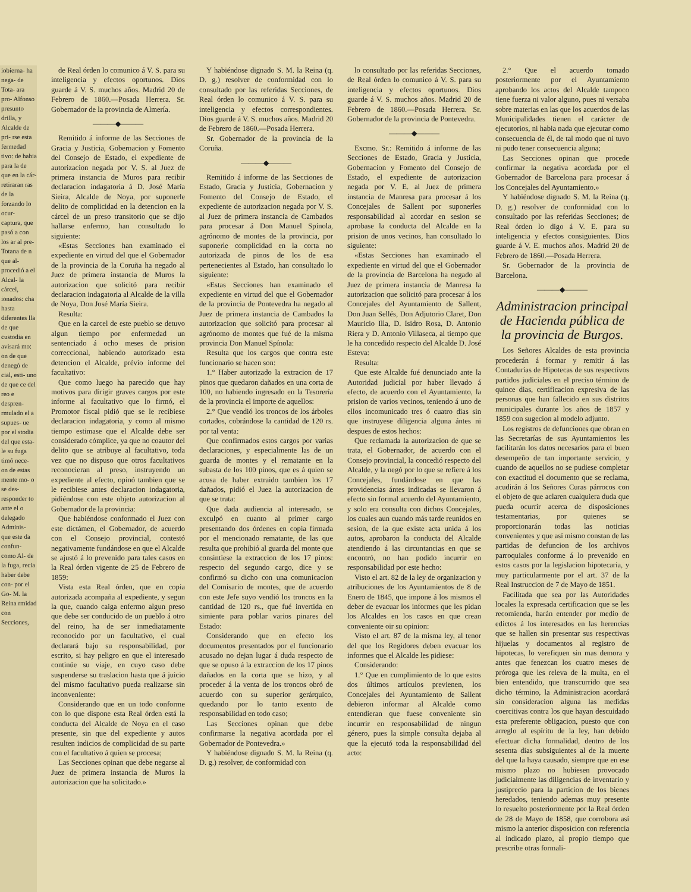iobierna- ha nega- de Tota- ara pro- Alfonso presunto drilla, y Alcalde de pri- rse esta fermedad tivo: de habia para la de que en la cár- retiraran ras de la forzando lo ocur- captura, que pasó a con los ar al pre- Totana de n que al- procedió a el Alcal- la cárcel, ionados: cha hasta diferentes lla de que custodia en avisará mo: on de que denegó de cial, esti- uno de que ce del reo e despren- rmulado el a supues- ue por el stodia del que esta- le su fuga timó nece- on de estas mente mo- o se des- responder to ante el o delegado Adminis- que este da confun- como Al- de la fuga, recia haber debe con- por el Go- M. la Reina rmidad con Secciones,
de Real órden lo comunico á V. S. para su inteligencia y efectos oportunos. Dios guarde á V. S. muchos años. Madrid 20 de Febrero de 1860.—Posada Herrera. Sr. Gobernador de la provincia de Almería.
———◆———
Remitido á informe de las Secciones de Gracia y Justicia, Gobernacion y Fomento del Consejo de Estado, el expediente de autorizacion negada por V. S. al Juez de primera instancia de Muros para recibir declaracion indagatoria á D. José María Sieira, Alcalde de Noya, por suponerle delito de complicidad en la detencion en la cárcel de un preso transitorio que se dijo hallarse enfermo, han consultado lo siguiente:
«Estas Secciones han examinado el expediente en virtud del que el Gobernador de la provincia de la Coruña ha negado al Juez de primera instancia de Muros la autorizacion que solicitó para recibir declaracion indagatoria al Alcalde de la villa de Noya, Don José María Sieira.
Resulta:
Que en la carcel de este pueblo se detuvo algun tiempo por enfermedad un sentenciado á ocho meses de prision correccional, habiendo autorizado esta detencion el Alcalde, prévio informe del facultativo:
Que como luego ha parecido que hay motivos para dirigir graves cargos por este informe al facultativo que lo firmó, el Promotor fiscal pidió que se le recibiese declaracion indagatoria, y como al mismo tiempo estimase que el Alcalde debe ser considerado cómplice, ya que no coautor del delito que se atribuye al facultativo, toda vez que no dispuso que otros facultativos reconocieran al preso, instruyendo un expediente al efecto, opinó tambien que se le recibiese antes declaracion indagatoria, pidiéndose con este objeto autorizacion al Gobernador de la provincia:
Que habiéndose conformado el Juez con este dictámen, el Gobernador, de acuerdo con el Consejo provincial, contestó negativamente fundándose en que el Alcalde se ajustó á lo prevenido para tales casos en la Real órden vigente de 25 de Febrero de 1859:
Vista esta Real órden, que en copia autorizada acompaña al expediente, y segun la que, cuando caiga enfermo algun preso que debe ser conducido de un pueblo á otro del reino, ha de ser inmediatamente reconocido por un facultativo, el cual declarará bajo su responsabilidad, por escrito, si hay peligro en que el interesado continúe su viaje, en cuyo caso debe suspenderse su traslacion hasta que á juicio del mismo facultativo pueda realizarse sin inconveniente:
Considerando que en un todo conforme con lo que dispone esta Real órden está la conducta del Alcalde de Noya en el caso presente, sin que del expediente y autos resulten indicios de complicidad de su parte con el facultativo á quien se procesa;
Las Secciones opinan que debe negarse al Juez de primera instancia de Muros la autorizacion que ha solicitado.»
Y habiéndose dignado S. M. la Reina (q. D. g.) resolver de conformidad con lo consultado por las referidas Secciones, de Real órden lo comunico á V. S. para su inteligencia y efectos correspondientes. Dios guarde á V. S. muchos años. Madrid 20 de Febrero de 1860.—Posada Herrera.
Sr. Gobernador de la provincia de la Coruña.
———◆———
Remitido á informe de las Secciones de Estado, Gracia y Justicia, Gobernacion y Fomento del Consejo de Estado, el expediente de autorizacion negada por V. S. al Juez de primera instancia de Cambados para procesar á Don Manuel Spínola, agrónomo de montes de la provincia, por suponerle complicidad en la corta no autorizada de pinos de los de esa pertenecientes al Estado, han consultado lo siguiente:
«Estas Secciones han examinado el expediente en virtud del que el Gobernador de la provincia de Pontevedra ha negado al Juez de primera instancia de Cambados la autorizacion que solicitó para procesar al agrónomo de montes que fué de la misma provincia Don Manuel Spínola:
Resulta que los cargos que contra este funcionario se hacen son:
1.° Haber autorizado la extracion de 17 pinos que quedaron dañados en una corta de 100, no habiendo ingresado en la Tesorería de la provincia el importe de aquellos:
2.° Que vendió los troncos de los árboles cortados, cobrándose la cantidad de 120 rs. por tal venta:
Que confirmados estos cargos por varias declaraciones, y especialmente las de un guarda de montes y el rematante en la subasta de los 100 pinos, que es á quien se acusa de haber extraido tambien los 17 dañados, pidió el Juez la autorizacion de que se trata:
Que dada audiencia al interesado, se exculpó en cuanto al primer cargo presentando dos órdenes en copia firmada por el mencionado rematante, de las que resulta que prohibió al guarda del monte que consintiese la extraccion de los 17 pinos: respecto del segundo cargo, dice y se confirmó su dicho con una comunicacion del Comisario de montes, que de acuerdo con este Jefe suyo vendió los troncos en la cantidad de 120 rs., que fué invertida en simiente para poblar varios pinares del Estado:
Considerando que en efecto los documentos presentados por el funcionario acusado no dejan lugar á duda respecto de que se opuso á la extraccion de los 17 pinos dañados en la corta que se hizo, y al proceder á la venta de los troncos obró de acuerdo con su superior gerárquico, quedando por lo tanto exento de responsabilidad en todo caso;
Las Secciones opinan que debe confirmarse la negativa acordada por el Gobernador de Pontevedra.»
Y habiéndose dignado S. M. la Reina (q. D. g.) resolver, de conformidad con
lo consultado por las referidas Secciones, de Real órden lo comunico á V. S. para su inteligencia y efectos oportunos. Dios guarde á V. S. muchos años. Madrid 20 de Febrero de 1860.—Posada Herrera. Sr. Gobernador de la provincia de Pontevedra.
———◆———
Excmo. Sr.: Remitido á informe de las Secciones de Estado, Gracia y Justicia, Gobernacion y Fomento del Consejo de Estado, el expediente de autorizacion negada por V. E. al Juez de primera instancia de Manresa para procesar á los Concejales de Sallent por suponerles responsabilidad al acordar en sesion se aprobase la conducta del Alcalde en la prision de unos vecinos, han consultado lo siguiente:
«Estas Secciones han examinado el expediente en virtud del que el Gobernador de la provincia de Barcelona ha negado al Juez de primera instancia de Manresa la autorizacion que solicitó para procesar á los Concejales del Ayuntamiento de Sallent, Don Juan Sellés, Don Adjutorio Claret, Don Mauricio Illa, D. Isidro Rosa, D. Antonio Riera y D. Antonio Villaseca, al tiempo que le ha concedido respecto del Alcalde D. José Esteva:
Resulta:
Que este Alcalde fué denunciado ante la Autoridad judicial por haber llevado á efecto, de acuerdo con el Ayuntamiento, la prision de varios vecinos, teniendo á uno de ellos incomunicado tres ó cuatro dias sin que instruyese diligencia alguna ántes ni despues de estos hechos:
Que reclamada la autorizacion de que se trata, el Gobernador, de acuerdo con el Consejo provincial, la concedió respecto del Alcalde, y la negó por lo que se refiere á los Concejales, fundándose en que las providencias ántes indicadas se llevaron á efecto sin formal acuerdo del Ayuntamiento, y solo era consulta con dichos Concejales, los cuales aun cuando más tarde reunidos en sesion, de la que existe acta unida á los autos, aprobaron la conducta del Alcalde atendiendo á las circuntancias en que se encontró, no han podido incurrir en responsabilidad por este hecho:
Visto el art. 82 de la ley de organizacion y atribuciones de los Ayuntamientos de 8 de Enero de 1845, que impone á los mismos el deber de evacuar los informes que les pidan los Alcaldes en los casos en que crean conveniente oir su opinion:
Visto el art. 87 de la misma ley, al tenor del que los Regidores deben evacuar los informes que el Alcalde les pidiese:
Considerando:
1.° Que en cumplimiento de lo que estos dos últimos artículos previenen, los Concejales del Ayuntamiento de Sallent debieron informar al Alcalde como entendieran que fuese conveniente sin incurrir en responsabilidad de ningun género, pues la simple consulta dejaba al que la ejecutó toda la responsabilidad del acto:
2.° Que el acuerdo tomado posteriormente por el Ayuntamiento aprobando los actos del Alcalde tampoco tiene fuerza ni valor alguno, pues ni versaba sobre materias en las que los acuerdos de las Municipalidades tienen el carácter de ejecutorios, ni habia nada que ejecutar como consecuencia de él, de tal modo que ni tuvo ni pudo tener consecuencia alguna;
Las Secciones opinan que procede confirmar la negativa acordada por el Gobernador de Barcelona para procesar á los Concejales del Ayuntamiento.»
Y habiéndose dignado S. M. la Reina (q. D. g.) resolver de conformidad con lo consultado por las referidas Secciones; de Real órden lo digo á V. E. para su inteligencia y efectos consiguientes. Dios guarde á V. E. muchos años. Madrid 20 de Febrero de 1860.—Posada Herrera.
Sr. Gobernador de la provincia de Barcelona.
———◆———
Administracion principal de Hacienda pública de la provincia de Burgos.
Los Señores Alcaldes de esta provincia procederán á formar y remitir á las Contadurías de Hipotecas de sus respectivos partidos judiciales en el preciso término de quince dias, certificacion expresiva de las personas que han fallecido en sus distritos municipales durante los años de 1857 y 1859 con sugecion al modelo adjunto.
Los registros de defunciones que obran en las Secretarías de sus Ayuntamientos les facilitarán los datos necesarios para el buen desempeño de tan importante servicio, y cuando de aquellos no se pudiese completar con exactitud el documento que se reclama, acudirán á los Señores Curas párrocos con el objeto de que aclaren cualquiera duda que pueda ocurrir acerca de disposiciones testamentarias, por quienes se proporcionarán todas las noticias convenientes y que así mismo constan de las partidas de defuncion de los archivos parroquiales conforme á lo prevenido en estos casos por la legislacion hipotecaria, y muy particularmente por el art. 37 de la Real Instruccion de 7 de Mayo de 1851.
Facilitada que sea por las Autoridades locales la expresada certificacion que se les recomienda, harán entender por medio de edictos á los interesados en las herencias que se hallen sin presentar sus respectivas hijuelas y documentos al registro de hipotecas, lo verefiquen sin mas demora y antes que fenezcan los cuatro meses de próroga que les releva de la multa, en el bien entendido, que transcurrido que sea dicho término, la Administracion acordará sin consideracion alguna las medidas coercitivas contra los que hayan descuidado esta preferente obligacion, puesto que con arreglo al espíritu de la ley, han debido efectuar dicha formalidad, dentro de los sesenta dias subsiguientes al de la muerte del que la haya causado, siempre que en ese mismo plazo no hubiesen provocado judicialmente las diligencias de inventario y justiprecio para la particion de los bienes heredados, teniendo ademas muy presente lo resuelto posteriormente por la Real órden de 28 de Mayo de 1858, que corrobora así mismo la anterior disposicion con referencia al indicado plazo, al propio tiempo que prescribe otras formali-